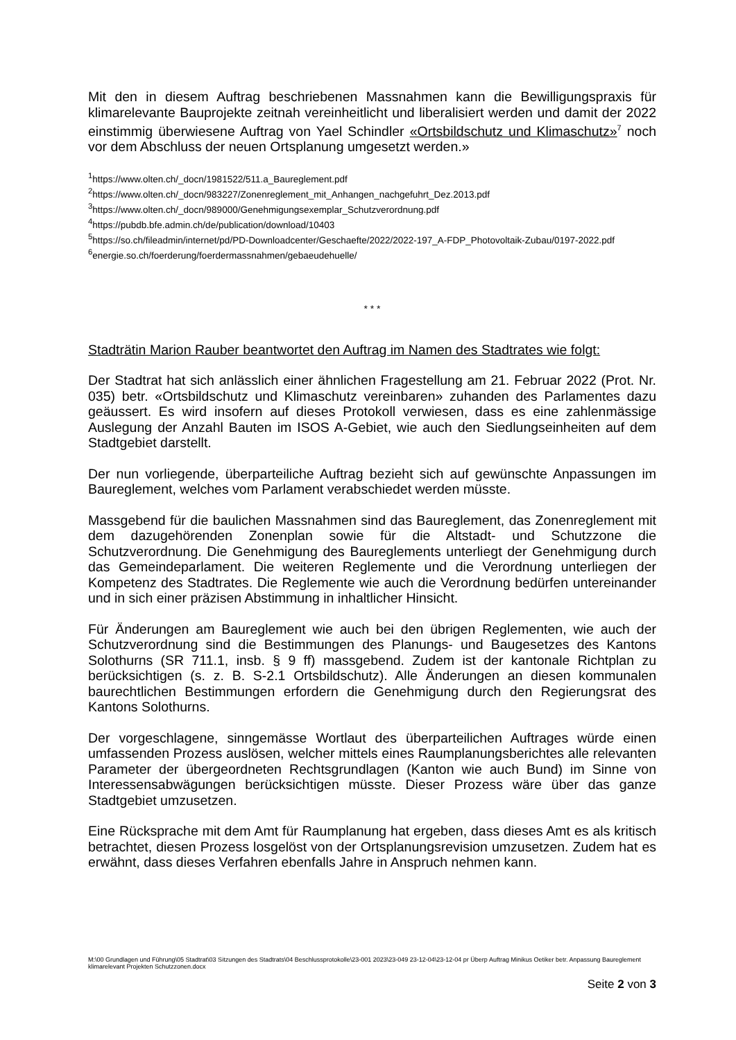Mit den in diesem Auftrag beschriebenen Massnahmen kann die Bewilligungspraxis für klimarelevante Bauprojekte zeitnah vereinheitlicht und liberalisiert werden und damit der 2022 einstimmig überwiesene Auftrag von Yael Schindler «Ortsbildschutz und Klimaschutz»<sup>7</sup> noch vor dem Abschluss der neuen Ortsplanung umgesetzt werden.»
<sup>1</sup> https://www.olten.ch/_docn/1981522/511.a_Baureglement.pdf
<sup>2</sup> https://www.olten.ch/_docn/983227/Zonenreglement_mit_Anhangen_nachgefuhrt_Dez.2013.pdf
<sup>3</sup> https://www.olten.ch/_docn/989000/Genehmigungsexemplar_Schutzverordnung.pdf
<sup>4</sup> https://pubdb.bfe.admin.ch/de/publication/download/10403
<sup>5</sup> https://so.ch/fileadmin/internet/pd/PD-Downloadcenter/Geschaefte/2022/2022-197_A-FDP_Photovoltaik-Zubau/0197-2022.pdf
<sup>6</sup> energie.so.ch/foerderung/foerdermassnahmen/gebaeudehuelle/
* * *
Stadträtin Marion Rauber beantwortet den Auftrag im Namen des Stadtrates wie folgt:
Der Stadtrat hat sich anlässlich einer ähnlichen Fragestellung am 21. Februar 2022 (Prot. Nr. 035) betr. «Ortsbildschutz und Klimaschutz vereinbaren» zuhanden des Parlamentes dazu geäussert. Es wird insofern auf dieses Protokoll verwiesen, dass es eine zahlenmässige Auslegung der Anzahl Bauten im ISOS A-Gebiet, wie auch den Siedlungseinheiten auf dem Stadtgebiet darstellt.
Der nun vorliegende, überparteiliche Auftrag bezieht sich auf gewünschte Anpassungen im Baureglement, welches vom Parlament verabschiedet werden müsste.
Massgebend für die baulichen Massnahmen sind das Baureglement, das Zonenreglement mit dem dazugehörenden Zonenplan sowie für die Altstadt- und Schutzzone die Schutzverordnung. Die Genehmigung des Baureglements unterliegt der Genehmigung durch das Gemeindeparlament. Die weiteren Reglemente und die Verordnung unterliegen der Kompetenz des Stadtrates. Die Reglemente wie auch die Verordnung bedürfen untereinander und in sich einer präzisen Abstimmung in inhaltlicher Hinsicht.
Für Änderungen am Baureglement wie auch bei den übrigen Reglementen, wie auch der Schutzverordnung sind die Bestimmungen des Planungs- und Baugesetzes des Kantons Solothurns (SR 711.1, insb. § 9 ff) massgebend. Zudem ist der kantonale Richtplan zu berücksichtigen (s. z. B. S-2.1 Ortsbildschutz). Alle Änderungen an diesen kommunalen baurechtlichen Bestimmungen erfordern die Genehmigung durch den Regierungsrat des Kantons Solothurns.
Der vorgeschlagene, sinngemässe Wortlaut des überparteilichen Auftrages würde einen umfassenden Prozess auslösen, welcher mittels eines Raumplanungsberichtes alle relevanten Parameter der übergeordneten Rechtsgrundlagen (Kanton wie auch Bund) im Sinne von Interessensabwägungen berücksichtigen müsste. Dieser Prozess wäre über das ganze Stadtgebiet umzusetzen.
Eine Rücksprache mit dem Amt für Raumplanung hat ergeben, dass dieses Amt es als kritisch betrachtet, diesen Prozess losgelöst von der Ortsplanungsrevision umzusetzen. Zudem hat es erwähnt, dass dieses Verfahren ebenfalls Jahre in Anspruch nehmen kann.
M:\00 Grundlagen und Führung\05 Stadtrat\03 Sitzungen des Stadtrats\04 Beschlussprotokolle\23-001 2023\23-049 23-12-04\23-12-04 pr Überp Auftrag Minikus Oetiker betr. Anpassung Baureglement klimarelevant Projekten Schutzzonen.docx
Seite 2 von 3